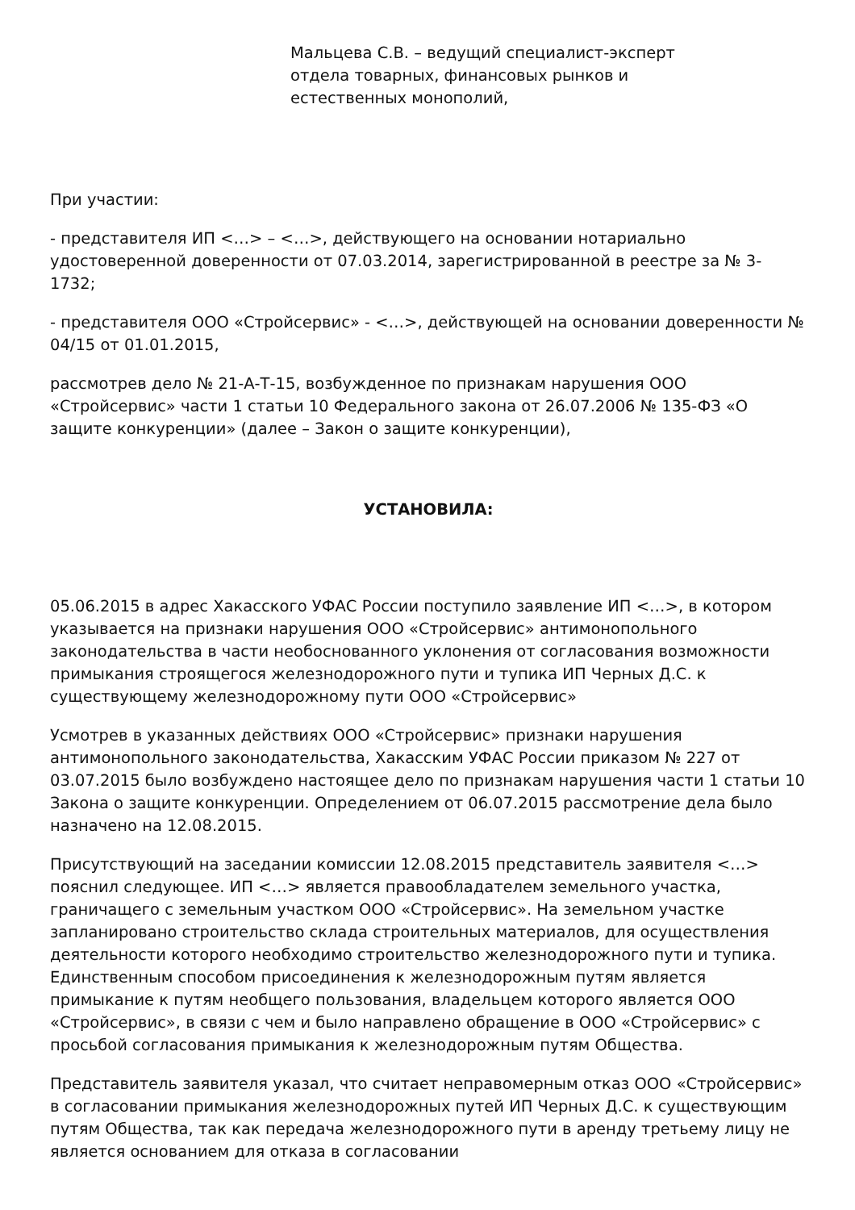Мальцева С.В. – ведущий специалист-эксперт
отдела товарных, финансовых рынков и
естественных монополий,
При участии:
- представителя ИП <…> – <…>, действующего на основании нотариально удостоверенной доверенности от 07.03.2014, зарегистрированной в реестре за № 3-1732;
- представителя ООО «Стройсервис» - <…>, действующей на основании доверенности № 04/15 от 01.01.2015,
рассмотрев дело № 21-А-Т-15, возбужденное по признакам нарушения ООО «Стройсервис» части 1 статьи 10 Федерального закона от 26.07.2006 № 135-ФЗ «О защите конкуренции» (далее – Закон о защите конкуренции),
УСТАНОВИЛА:
05.06.2015 в адрес Хакасского УФАС России поступило заявление ИП <…>, в котором указывается на признаки нарушения ООО «Стройсервис» антимонопольного законодательства в части необоснованного уклонения от согласования возможности примыкания строящегося железнодорожного пути и тупика ИП Черных Д.С. к существующему железнодорожному пути ООО «Стройсервис»
Усмотрев в указанных действиях ООО «Стройсервис» признаки нарушения антимонопольного законодательства, Хакасским УФАС России приказом № 227 от 03.07.2015 было возбуждено настоящее дело по признакам нарушения части 1 статьи 10 Закона о защите конкуренции. Определением от 06.07.2015 рассмотрение дела было назначено на 12.08.2015.
Присутствующий на заседании комиссии 12.08.2015 представитель заявителя <…> пояснил следующее. ИП <…> является правообладателем земельного участка, граничащего с земельным участком ООО «Стройсервис». На земельном участке запланировано строительство склада строительных материалов, для осуществления деятельности которого необходимо строительство железнодорожного пути и тупика. Единственным способом присоединения к железнодорожным путям является примыкание к путям необщего пользования, владельцем которого является ООО «Стройсервис», в связи с чем и было направлено обращение в ООО «Стройсервис» с просьбой согласования примыкания к железнодорожным путям Общества.
Представитель заявителя указал, что считает неправомерным отказ ООО «Стройсервис» в согласовании примыкания железнодорожных путей ИП Черных Д.С. к существующим путям Общества, так как передача железнодорожного пути в аренду третьему лицу не является основанием для отказа в согласовании